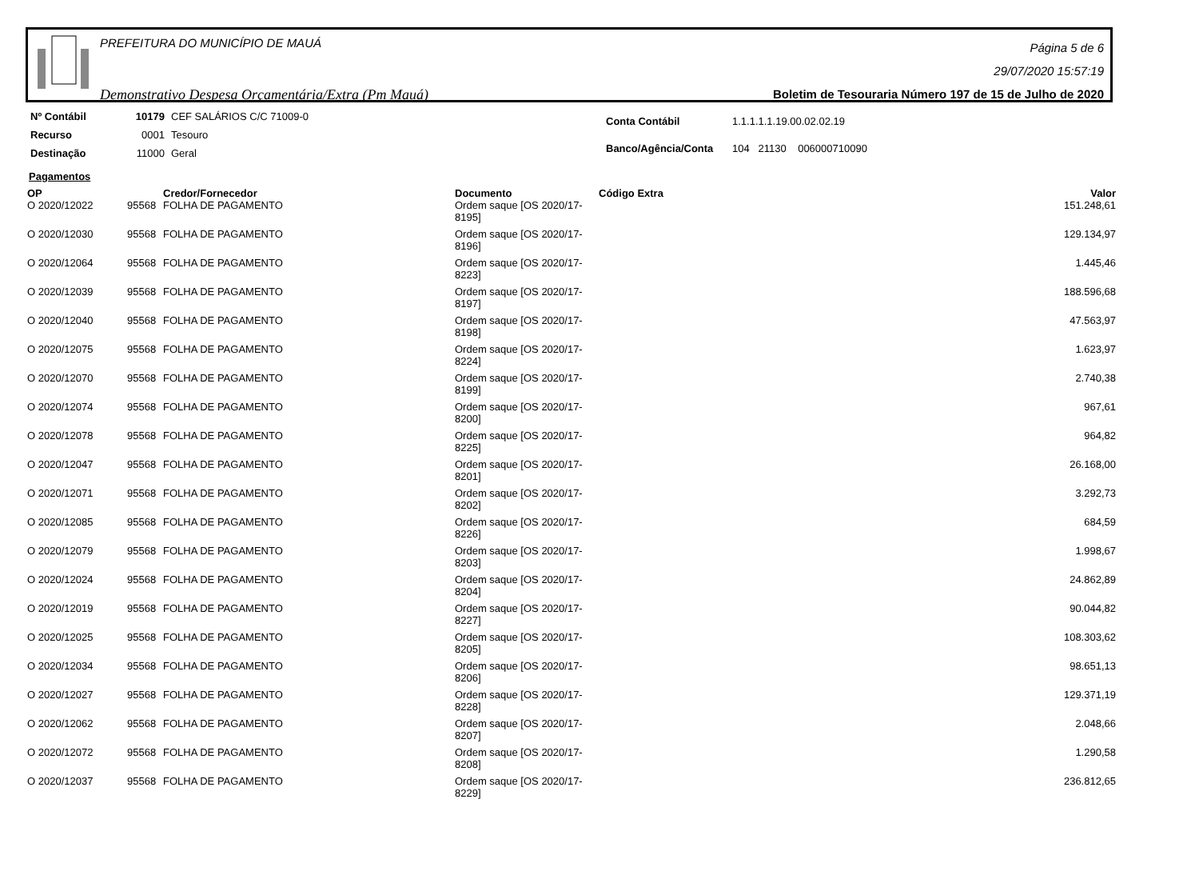PREFEITURA DO MUNICÍPIO DE MAUÁ
Demonstrativo Despesa Orçamentária/Extra (Pm Mauá)
Página 5 de 6
29/07/2020 15:57:19
Boletim de Tesouraria Número 197 de 15 de Julho de 2020
| Nº Contábil | 10179 | CEF SALÁRIOS C/C 71009-0 |
| Recurso | 0001 | Tesouro |
| Destinação | 11000 | Geral |
| Conta Contábil | 1.1.1.1.1.19.00.02.02.19 |
| Banco/Agência/Conta | 104 21130 006000710090 |
Pagamentos
| OP | | Credor/Fornecedor | Documento | Código Extra | Valor |
| --- | --- | --- | --- | --- | --- |
| O 2020/12022 | 95568 | FOLHA DE PAGAMENTO | Ordem saque [OS 2020/17-8195] | | 151.248,61 |
| O 2020/12030 | 95568 | FOLHA DE PAGAMENTO | Ordem saque [OS 2020/17-8196] | | 129.134,97 |
| O 2020/12064 | 95568 | FOLHA DE PAGAMENTO | Ordem saque [OS 2020/17-8223] | | 1.445,46 |
| O 2020/12039 | 95568 | FOLHA DE PAGAMENTO | Ordem saque [OS 2020/17-8197] | | 188.596,68 |
| O 2020/12040 | 95568 | FOLHA DE PAGAMENTO | Ordem saque [OS 2020/17-8198] | | 47.563,97 |
| O 2020/12075 | 95568 | FOLHA DE PAGAMENTO | Ordem saque [OS 2020/17-8224] | | 1.623,97 |
| O 2020/12070 | 95568 | FOLHA DE PAGAMENTO | Ordem saque [OS 2020/17-8199] | | 2.740,38 |
| O 2020/12074 | 95568 | FOLHA DE PAGAMENTO | Ordem saque [OS 2020/17-8200] | | 967,61 |
| O 2020/12078 | 95568 | FOLHA DE PAGAMENTO | Ordem saque [OS 2020/17-8225] | | 964,82 |
| O 2020/12047 | 95568 | FOLHA DE PAGAMENTO | Ordem saque [OS 2020/17-8201] | | 26.168,00 |
| O 2020/12071 | 95568 | FOLHA DE PAGAMENTO | Ordem saque [OS 2020/17-8202] | | 3.292,73 |
| O 2020/12085 | 95568 | FOLHA DE PAGAMENTO | Ordem saque [OS 2020/17-8226] | | 684,59 |
| O 2020/12079 | 95568 | FOLHA DE PAGAMENTO | Ordem saque [OS 2020/17-8203] | | 1.998,67 |
| O 2020/12024 | 95568 | FOLHA DE PAGAMENTO | Ordem saque [OS 2020/17-8204] | | 24.862,89 |
| O 2020/12019 | 95568 | FOLHA DE PAGAMENTO | Ordem saque [OS 2020/17-8227] | | 90.044,82 |
| O 2020/12025 | 95568 | FOLHA DE PAGAMENTO | Ordem saque [OS 2020/17-8205] | | 108.303,62 |
| O 2020/12034 | 95568 | FOLHA DE PAGAMENTO | Ordem saque [OS 2020/17-8206] | | 98.651,13 |
| O 2020/12027 | 95568 | FOLHA DE PAGAMENTO | Ordem saque [OS 2020/17-8228] | | 129.371,19 |
| O 2020/12062 | 95568 | FOLHA DE PAGAMENTO | Ordem saque [OS 2020/17-8207] | | 2.048,66 |
| O 2020/12072 | 95568 | FOLHA DE PAGAMENTO | Ordem saque [OS 2020/17-8208] | | 1.290,58 |
| O 2020/12037 | 95568 | FOLHA DE PAGAMENTO | Ordem saque [OS 2020/17-8229] | | 236.812,65 |